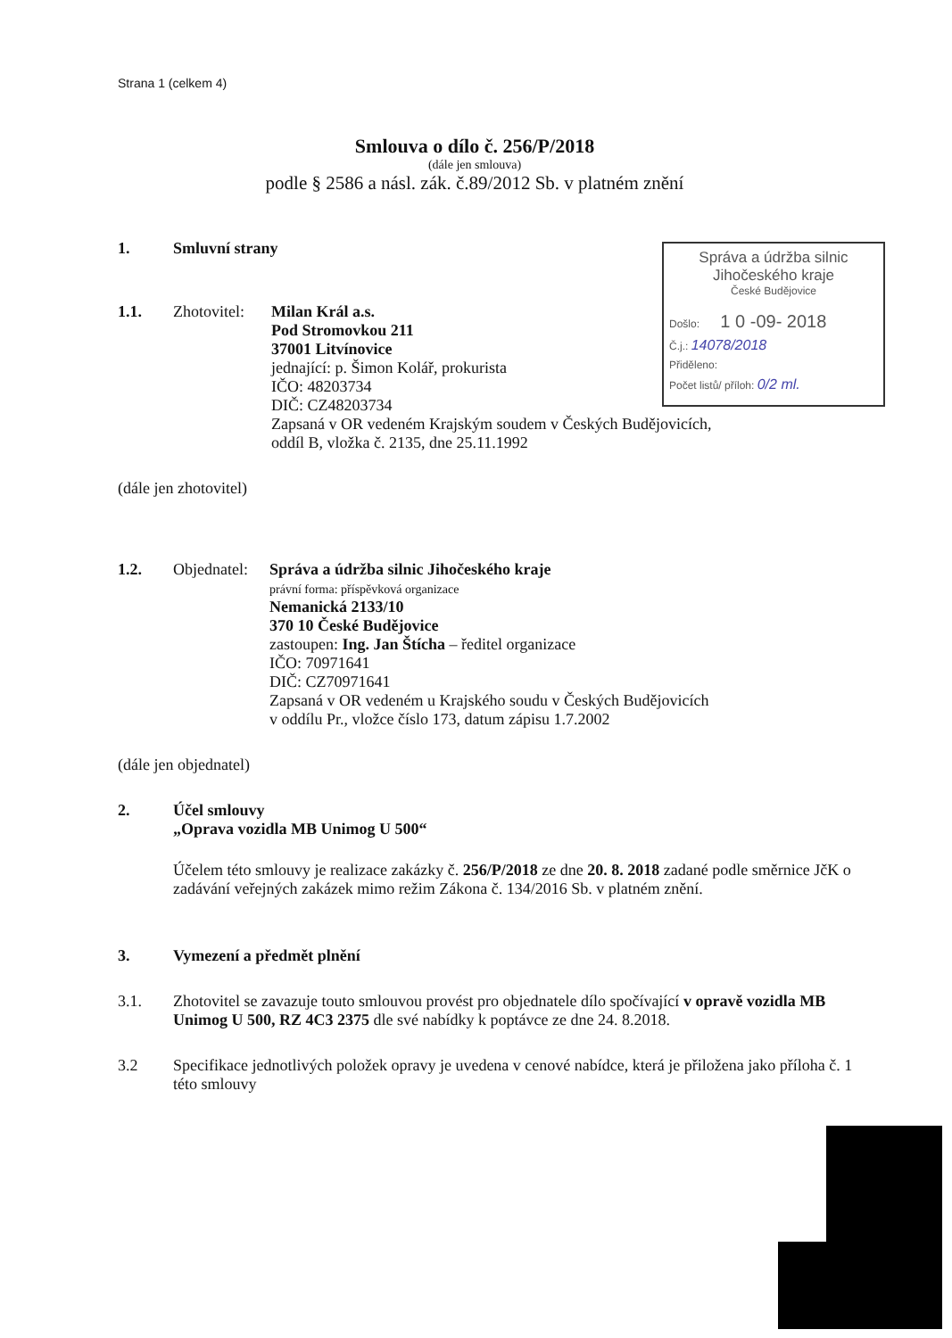Správa a údržba silnic
Jihočeského kraje
České Budějovice
Došlo: 1 0 -09- 2018
Č.j.: 14078/2018
Přiděleno:
Počet listů/ příloh: 0/2 ml.
Strana 1 (celkem 4)
Smlouva o dílo č. 256/P/2018
(dále jen smlouva)
podle § 2586 a násl. zák. č.89/2012 Sb. v platném znění
1. Smluvní strany
1.1. Zhotovitel:
Milan Král a.s.
Pod Stromovkou 211
37001 Litvínovice
jednající: p. Šimon Kolář, prokurista
IČO: 48203734
DIČ: CZ48203734
Zapsaná v OR vedeném Krajským soudem v Českých Budějovicích,
oddíl B, vložka č. 2135, dne 25.11.1992
(dále jen zhotovitel)
1.2. Objednatel:
Správa a údržba silnic Jihočeského kraje
právní forma: příspěvková organizace
Nemanická 2133/10
370 10 České Budějovice
zastoupen: Ing. Jan Štícha – ředitel organizace
IČO: 70971641
DIČ: CZ70971641
Zapsaná v OR vedeném u Krajského soudu v Českých Budějovicích
v oddílu Pr., vložce číslo 173, datum zápisu 1.7.2002
(dále jen objednatel)
2. Účel smlouvy
„Oprava vozidla MB Unimog U 500“
Účelem této smlouvy je realizace zakázky č. 256/P/2018 ze dne 20. 8. 2018 zadané podle směrnice JčK o zadávání veřejných zakázek mimo režim Zákona č. 134/2016 Sb. v platném znění.
3. Vymezení a předmět plnění
3.1. Zhotovitel se zavazuje touto smlouvou provést pro objednatele dílo spočívající v opravě vozidla MB Unimog U 500, RZ 4C3 2375 dle své nabídky k poptávce ze dne 24. 8.2018.
3.2 Specifikace jednotlivých položek opravy je uvedena v cenové nabídce, která je přiložena jako příloha č. 1 této smlouvy